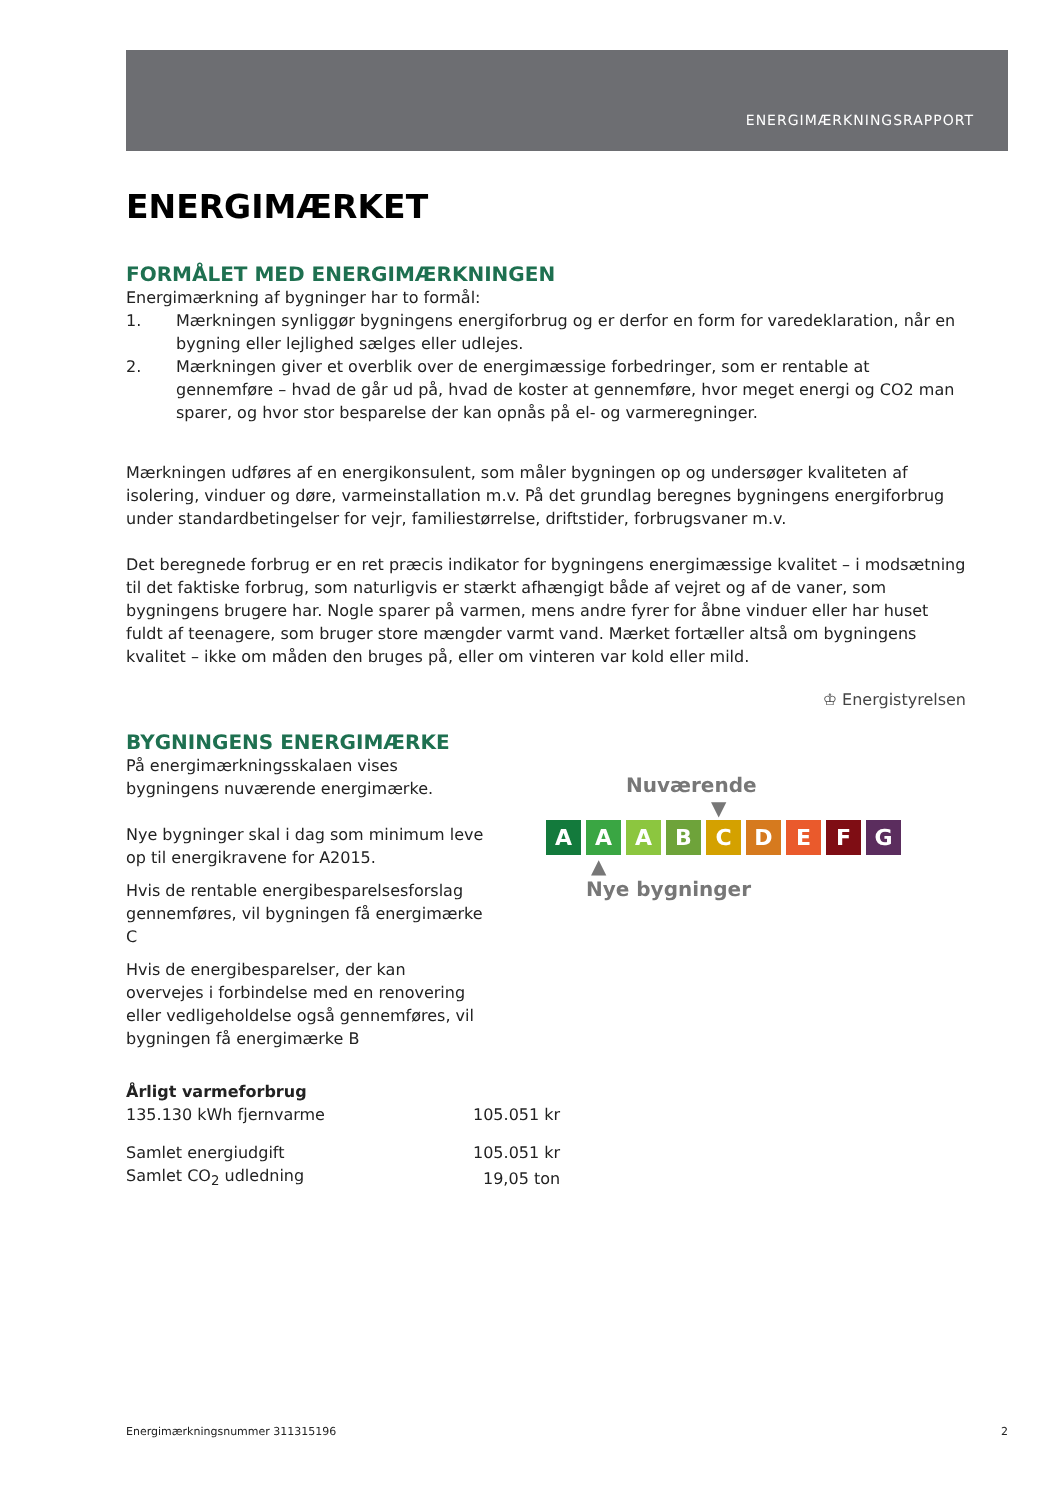ENERGIMÆRKNINGSRAPPORT
ENERGIMÆRKET
FORMÅLET MED ENERGIMÆRKNINGEN
Energimærkning af bygninger har to formål:
1. Mærkningen synliggør bygningens energiforbrug og er derfor en form for varedeklaration, når en bygning eller lejlighed sælges eller udlejes.
2. Mærkningen giver et overblik over de energimæssige forbedringer, som er rentable at gennemføre – hvad de går ud på, hvad de koster at gennemføre, hvor meget energi og CO2 man sparer, og hvor stor besparelse der kan opnås på el- og varmeregninger.
Mærkningen udføres af en energikonsulent, som måler bygningen op og undersøger kvaliteten af isolering, vinduer og døre, varmeinstallation m.v. På det grundlag beregnes bygningens energiforbrug under standardbetingelser for vejr, familiestørrelse, driftstider, forbrugsvaner m.v.
Det beregnede forbrug er en ret præcis indikator for bygningens energimæssige kvalitet – i modsætning til det faktiske forbrug, som naturligvis er stærkt afhængigt både af vejret og af de vaner, som bygningens brugere har. Nogle sparer på varmen, mens andre fyrer for åbne vinduer eller har huset fuldt af teenagere, som bruger store mængder varmt vand. Mærket fortæller altså om bygningens kvalitet – ikke om måden den bruges på, eller om vinteren var kold eller mild.
♔ Energistyrelsen
BYGNINGENS ENERGIMÆRKE
På energimærkningsskalaen vises bygningens nuværende energimærke.
Nye bygninger skal i dag som minimum leve op til energikravene for A2015.
Hvis de rentable energibesparelsesforslag gennemføres, vil bygningen få energimærke C
Hvis de energibesparelser, der kan overvejes i forbindelse med en renovering eller vedligeholdelse også gennemføres, vil bygningen få energimærke B
Nuværende
▼
A A A B C D E F G
▲
Nye bygninger
| Årligt varmeforbrug | |
| 135.130 kWh fjernvarme | 105.051 kr |
| Samlet energiudgift | 105.051 kr |
| Samlet CO<sub>2</sub> udledning | 19,05 ton |
Energimærkningsnummer 311315196 2